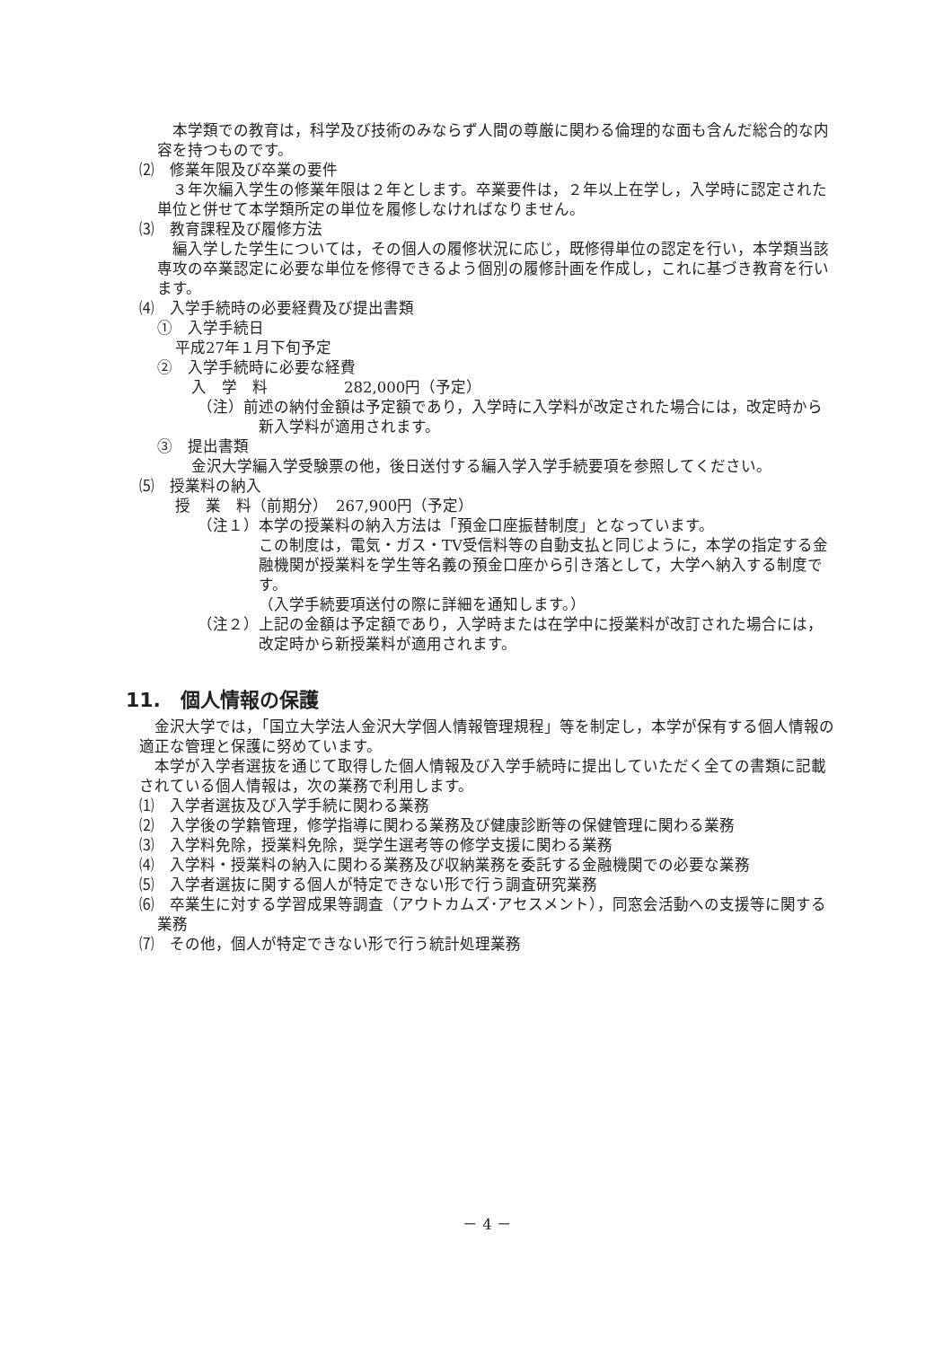本学類での教育は，科学及び技術のみならず人間の尊厳に関わる倫理的な面も含んだ総合的な内容を持つものです。
⑵　修業年限及び卒業の要件
　３年次編入学生の修業年限は２年とします。卒業要件は，２年以上在学し，入学時に認定された単位と併せて本学類所定の単位を履修しなければなりません。
⑶　教育課程及び履修方法
　編入学した学生については，その個人の履修状況に応じ，既修得単位の認定を行い，本学類当該専攻の卒業認定に必要な単位を修得できるよう個別の履修計画を作成し，これに基づき教育を行います。
⑷　入学手続時の必要経費及び提出書類
①　入学手続日
平成27年１月下旬予定
②　入学手続時に必要な経費
入　学　料　　　　　282,000円（予定）
（注）前述の納付金額は予定額であり，入学時に入学料が改定された場合には，改定時から新入学料が適用されます。
③　提出書類
金沢大学編入学受験票の他，後日送付する編入学入学手続要項を参照してください。
⑸　授業料の納入
授　業　料（前期分）　267,900円（予定）
（注１）本学の授業料の納入方法は「預金口座振替制度」となっています。
この制度は，電気・ガス・TV受信料等の自動支払と同じように，本学の指定する金融機関が授業料を学生等名義の預金口座から引き落として，大学へ納入する制度です。
（入学手続要項送付の際に詳細を通知します。）
（注２）上記の金額は予定額であり，入学時または在学中に授業料が改訂された場合には，改定時から新授業料が適用されます。
11.　個人情報の保護
　金沢大学では，「国立大学法人金沢大学個人情報管理規程」等を制定し，本学が保有する個人情報の適正な管理と保護に努めています。
　本学が入学者選抜を通じて取得した個人情報及び入学手続時に提出していただく全ての書類に記載されている個人情報は，次の業務で利用します。
⑴　入学者選抜及び入学手続に関わる業務
⑵　入学後の学籍管理，修学指導に関わる業務及び健康診断等の保健管理に関わる業務
⑶　入学料免除，授業料免除，奨学生選考等の修学支援に関わる業務
⑷　入学料・授業料の納入に関わる業務及び収納業務を委託する金融機関での必要な業務
⑸　入学者選抜に関する個人が特定できない形で行う調査研究業務
⑹　卒業生に対する学習成果等調査（アウトカムズ･アセスメント），同窓会活動への支援等に関する業務
⑺　その他，個人が特定できない形で行う統計処理業務
－ 4 －